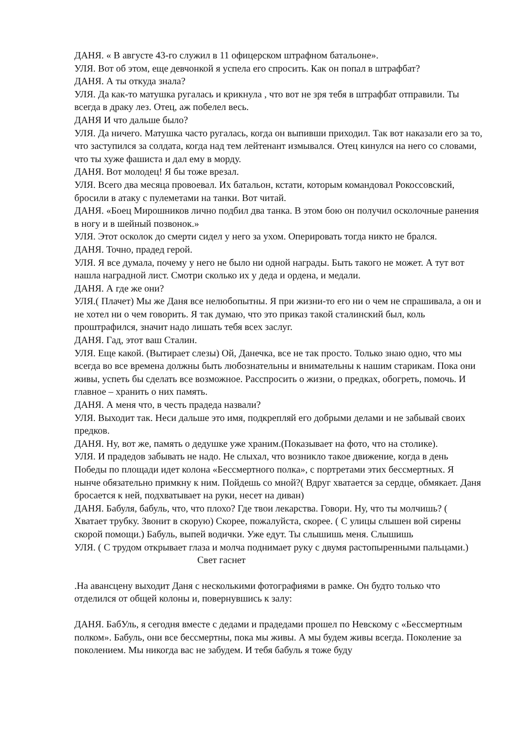ДАНЯ. « В августе 43-го служил в 11 офицерском штрафном батальоне».
УЛЯ. Вот об этом, еще девчонкой я успела его спросить. Как он попал в штрафбат?
ДАНЯ. А ты откуда знала?
УЛЯ. Да как-то матушка ругалась и крикнула , что вот не зря тебя в штрафбат отправили. Ты всегда в драку лез. Отец, аж побелел весь.
ДАНЯ И что дальше было?
УЛЯ. Да ничего. Матушка часто ругалась, когда он выпивши приходил. Так вот наказали его за то, что заступился за солдата, когда над тем лейтенант измывался. Отец кинулся на него со словами, что ты хуже фашиста и дал ему в морду.
ДАНЯ. Вот молодец! Я бы тоже врезал.
УЛЯ. Всего два месяца провоевал. Их батальон, кстати, которым командовал Рокоссовский, бросили в атаку с пулеметами на танки. Вот читай.
ДАНЯ. «Боец Мирошников лично подбил два танка. В этом бою он получил осколочные ранения в ногу и в шейный позвонок.»
УЛЯ. Этот осколок до смерти сидел у него за ухом. Оперировать тогда никто не брался.
ДАНЯ. Точно, прадед герой.
УЛЯ. Я все думала, почему у него не было ни одной награды. Быть такого не может. А тут вот нашла наградной лист. Смотри сколько их у деда и ордена, и медали.
ДАНЯ. А где же они?
УЛЯ.( Плачет) Мы же Даня все нелюбопытны. Я при жизни-то его ни о чем не спрашивала, а он и не хотел ни о чем говорить. Я так думаю, что это приказ такой сталинский был, коль проштрафился, значит надо лишать тебя всех заслуг.
ДАНЯ. Гад, этот ваш Сталин.
УЛЯ. Еще какой. (Вытирает слезы) Ой, Данечка, все не так просто. Только знаю одно, что мы всегда во все времена должны быть любознательны и внимательны к нашим старикам. Пока они живы, успеть бы сделать все возможное. Расспросить о жизни, о предках, обогреть, помочь. И главное – хранить о них память.
ДАНЯ. А меня что, в честь прадеда назвали?
УЛЯ. Выходит так. Неси дальше это имя, подкрепляй его добрыми делами и не забывай своих предков.
ДАНЯ. Ну, вот же, память о дедушке уже храним.(Показывает на фото, что на столике).
УЛЯ. И прадедов забывать не надо. Не слыхал, что возникло такое движение, когда в день Победы по площади идет колона «Бессмертного полка», с портретами этих бессмертных. Я нынче обязательно примкну к ним. Пойдешь со мной?( Вдруг хватается за сердце, обмякает. Даня бросается к ней, подхватывает на руки, несет на диван)
ДАНЯ. Бабуля, бабуль, что, что плохо? Где твои лекарства. Говори. Ну, что ты молчишь? ( Хватает трубку. Звонит в скорую) Скорее, пожалуйста, скорее. ( С улицы слышен вой сирены скорой помощи.) Бабуль, выпей водички. Уже едут. Ты слышишь меня. Слышишь
УЛЯ. ( С трудом открывает глаза и молча поднимает руку с двумя растопыренными пальцами.)
Свет гаснет
.На авансцену выходит Даня с несколькими фотографиями в рамке. Он будто только что отделился от общей колоны и, повернувшись к залу:
ДАНЯ. БабУль, я сегодня вместе с дедами и прадедами прошел по Невскому с «Бессмертным полком». Бабуль, они все бессмертны, пока мы живы. А мы будем живы всегда. Поколение за поколением. Мы никогда вас не забудем. И тебя бабуль я тоже буду